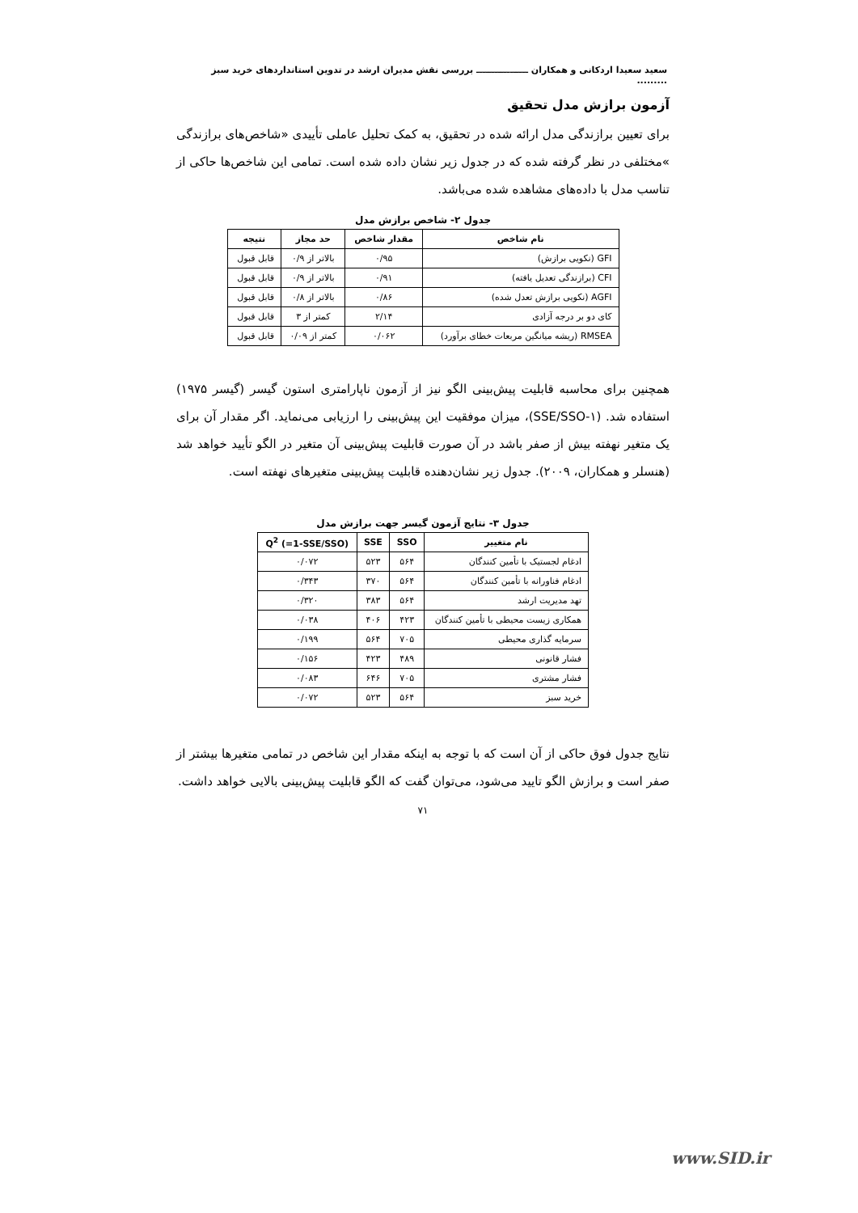سعید سعیدا اردکانی و همکاران ـــــــــــــــــ بررسی نقش مدیران ارشد در تدوین استانداردهای خرید سبز .........
آزمون برازش مدل تحقیق
برای تعیین برازندگی مدل ارائه شده در تحقیق، به کمک تحلیل عاملی تأییدی «شاخص‌های برازندگی »مختلفی در نظر گرفته شده که در جدول زیر نشان داده شده است. تمامی این شاخص‌ها حاکی از تناسب مدل با داده‌های مشاهده شده می‌باشد.
جدول ۲- شاخص برازش مدل
| نام شاخص | مقدار شاخص | حد مجاز | نتیجه |
| --- | --- | --- | --- |
| GFI (نکویی برازش) | ۰/۹۵ | بالاتر از ۰/۹ | قابل قبول |
| CFI (برازندگی تعدیل یافته) | ۰/۹۱ | بالاتر از ۰/۹ | قابل قبول |
| AGFI (نکویی برازش تعدل شده) | ۰/۸۶ | بالاتر از ۰/۸ | قابل قبول |
| کای دو بر درجه آزادی | ۲/۱۴ | کمتر از ۳ | قابل قبول |
| RMSEA (ریشه میانگین مربعات خطای برآورد) | ۰/۰۶۲ | کمتر از ۰/۰۹ | قابل قبول |
همچنین برای محاسبه قابلیت پیش‌بینی الگو نیز از آزمون ناپارامتری استون گیسر (گیسر ۱۹۷۵) استفاده شد. (۱-SSE/SSO)، میزان موفقیت این پیش‌بینی را ارزیابی می‌نماید. اگر مقدار آن برای یک متغیر نهفته بیش از صفر باشد در آن صورت قابلیت پیش‌بینی آن متغیر در الگو تأیید خواهد شد (هنسلر و همکاران، ۲۰۰۹). جدول زیر نشان‌دهنده قابلیت پیش‌بینی متغیرهای نهفته است.
جدول ۳- نتایج آزمون گیسر جهت برازش مدل
| نام متغییر | SSO | SSE | Q<sup>2</sup> (=1-SSE/SSO) |
| --- | --- | --- | --- |
| ادغام لجستیک با تأمین کنندگان | ۵۶۴ | ۵۲۳ | ۰/۰۷۲ |
| ادغام فناورانه با تأمین کنندگان | ۵۶۴ | ۳۷۰ | ۰/۳۴۳ |
| تهد مدیریت ارشد | ۵۶۴ | ۳۸۳ | ۰/۳۲۰ |
| همکاری زیست محیطی با تأمین کنندگان | ۴۲۳ | ۴۰۶ | ۰/۰۳۸ |
| سرمایه گذاری محیطی | ۷۰۵ | ۵۶۴ | ۰/۱۹۹ |
| فشار قانونی | ۴۸۹ | ۴۲۳ | ۰/۱۵۶ |
| فشار مشتری | ۷۰۵ | ۶۴۶ | ۰/۰۸۳ |
| خرید سبز | ۵۶۴ | ۵۲۳ | ۰/۰۷۲ |
نتایج جدول فوق حاکی از آن است که با توجه به اینکه مقدار این شاخص در تمامی متغیرها بیشتر از صفر است و برازش الگو تایید می‌شود، می‌توان گفت که الگو قابلیت پیش‌بینی بالایی خواهد داشت.
۷۱
www.SID.ir